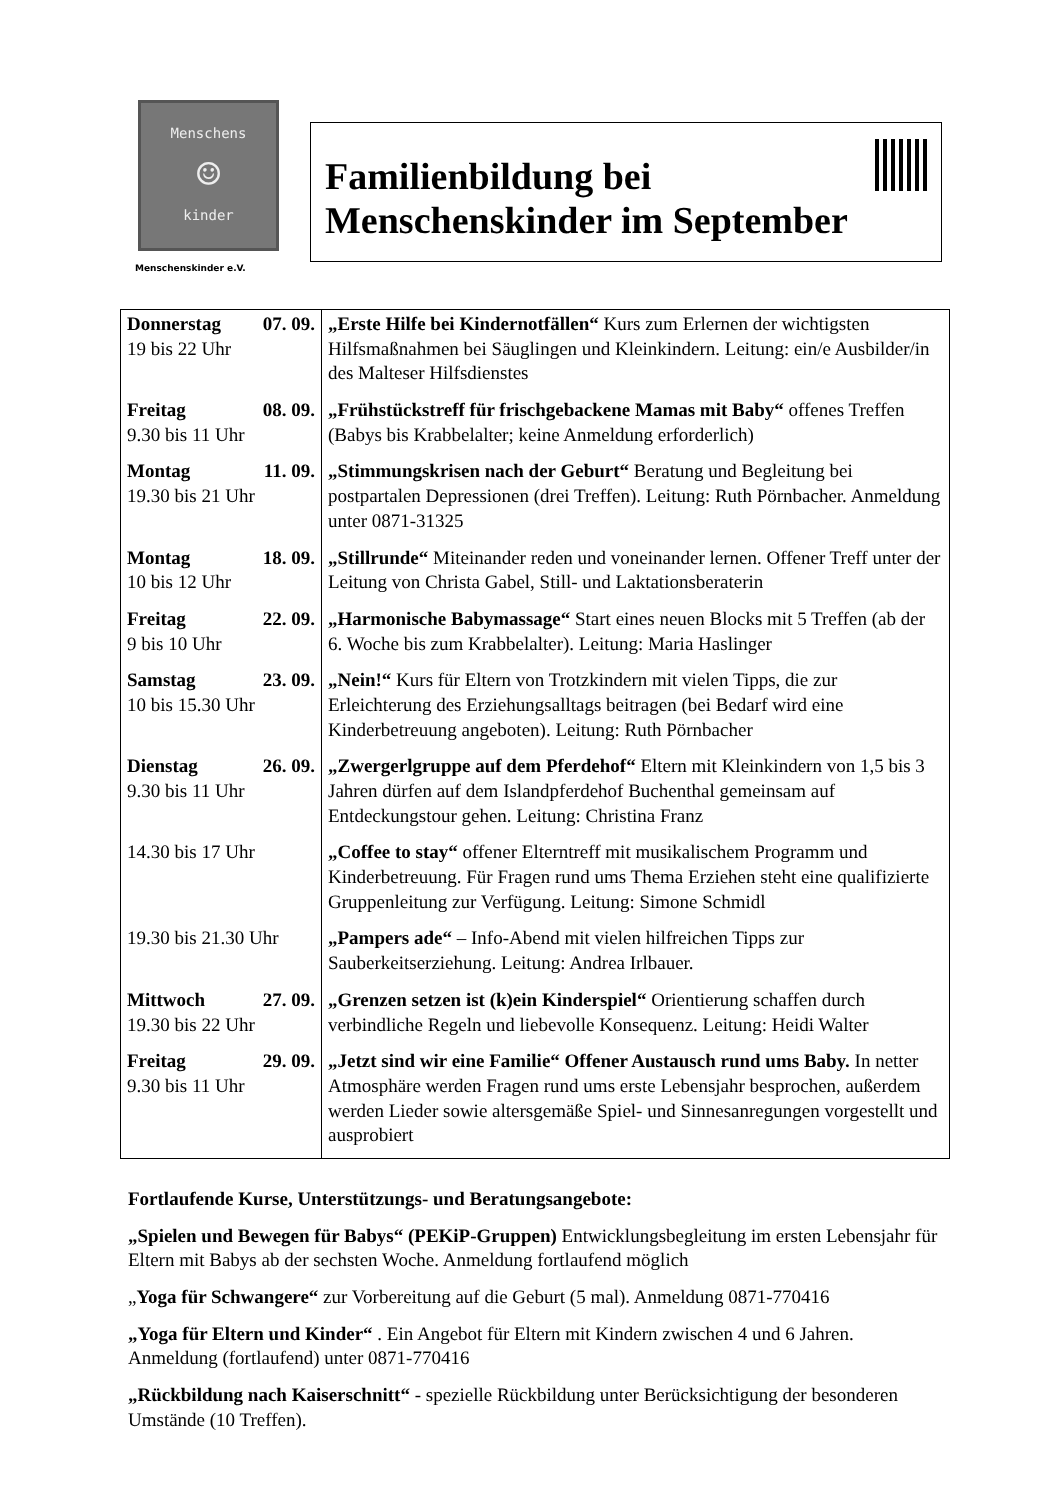Menschens
☺
kinder
Menschenskinder e.V.
Familienbildung bei
Menschenskinder im September
| Donnerstag 07. 09. 19 bis 22 Uhr | „Erste Hilfe bei Kindernotfällen“ Kurs zum Erlernen der wichtigsten Hilfsmaßnahmen bei Säuglingen und Kleinkindern. Leitung: ein/e Ausbilder/in des Malteser Hilfsdienstes |
| Freitag 08. 09. 9.30 bis 11 Uhr | „Frühstückstreff für frischgebackene Mamas mit Baby“ offenes Treffen (Babys bis Krabbelalter; keine Anmeldung erforderlich) |
| Montag 11. 09. 19.30 bis 21 Uhr | „Stimmungskrisen nach der Geburt“ Beratung und Begleitung bei postpartalen Depressionen (drei Treffen). Leitung: Ruth Pörnbacher. Anmeldung unter 0871-31325 |
| Montag 18. 09. 10 bis 12 Uhr | „Stillrunde“ Miteinander reden und voneinander lernen. Offener Treff unter der Leitung von Christa Gabel, Still- und Laktationsberaterin |
| Freitag 22. 09. 9 bis 10 Uhr | „Harmonische Babymassage“ Start eines neuen Blocks mit 5 Treffen (ab der 6. Woche bis zum Krabbelalter). Leitung: Maria Haslinger |
| Samstag 23. 09. 10 bis 15.30 Uhr | „Nein!“ Kurs für Eltern von Trotzkindern mit vielen Tipps, die zur Erleichterung des Erziehungsalltags beitragen (bei Bedarf wird eine Kinderbetreuung angeboten). Leitung: Ruth Pörnbacher |
| Dienstag 26. 09. 9.30 bis 11 Uhr | „Zwergerlgruppe auf dem Pferdehof“ Eltern mit Kleinkindern von 1,5 bis 3 Jahren dürfen auf dem Islandpferdehof Buchenthal gemeinsam auf Entdeckungstour gehen. Leitung: Christina Franz |
| 14.30 bis 17 Uhr | „Coffee to stay“ offener Elterntreff mit musikalischem Programm und Kinderbetreuung. Für Fragen rund ums Thema Erziehen steht eine qualifizierte Gruppenleitung zur Verfügung. Leitung: Simone Schmidl |
| 19.30 bis 21.30 Uhr | „Pampers ade“ – Info-Abend mit vielen hilfreichen Tipps zur Sauberkeitserziehung. Leitung: Andrea Irlbauer. |
| Mittwoch 27. 09. 19.30 bis 22 Uhr | „Grenzen setzen ist (k)ein Kinderspiel“ Orientierung schaffen durch verbindliche Regeln und liebevolle Konsequenz. Leitung: Heidi Walter |
| Freitag 29. 09. 9.30 bis 11 Uhr | „Jetzt sind wir eine Familie“ Offener Austausch rund ums Baby. In netter Atmosphäre werden Fragen rund ums erste Lebensjahr besprochen, außerdem werden Lieder sowie altersgemäße Spiel- und Sinnesanregungen vorgestellt und ausprobiert |
Fortlaufende Kurse, Unterstützungs- und Beratungsangebote:
„Spielen und Bewegen für Babys“ (PEKiP-Gruppen) Entwicklungsbegleitung im ersten Lebensjahr für Eltern mit Babys ab der sechsten Woche. Anmeldung fortlaufend möglich
„Yoga für Schwangere“ zur Vorbereitung auf die Geburt (5 mal). Anmeldung 0871-770416
„Yoga für Eltern und Kinder“ . Ein Angebot für Eltern mit Kindern zwischen 4 und 6 Jahren. Anmeldung (fortlaufend) unter 0871-770416
„Rückbildung nach Kaiserschnitt“ - spezielle Rückbildung unter Berücksichtigung der besonderen Umstände (10 Treffen).